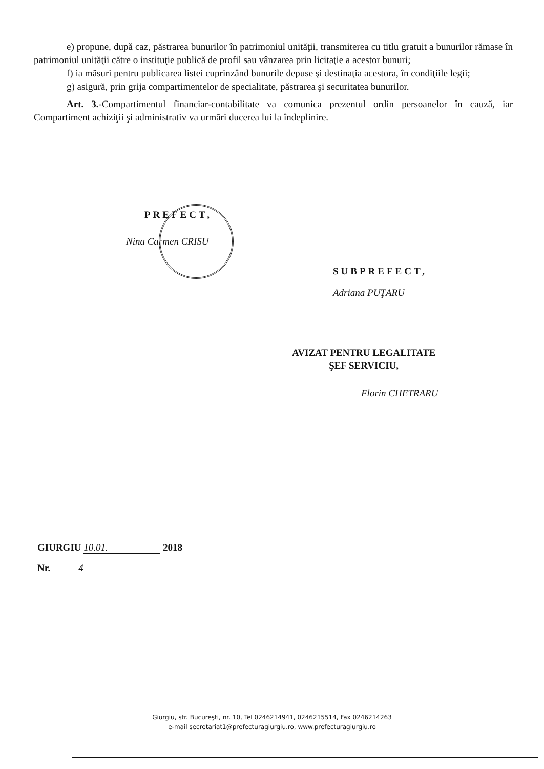e) propune, după caz, păstrarea bunurilor în patrimoniul unităţii, transmiterea cu titlu gratuit a bunurilor rămase în patrimoniul unităţii către o instituţie publică de profil sau vânzarea prin licitaţie a acestor bunuri;
f) ia măsuri pentru publicarea listei cuprinzând bunurile depuse şi destinaţia acestora, în condiţiile legii;
g) asigură, prin grija compartimentelor de specialitate, păstrarea şi securitatea bunurilor.
Art. 3.-Compartimentul financiar-contabilitate va comunica prezentul ordin persoanelor în cauză, iar Compartiment achiziţii şi administrativ va urmări ducerea lui la îndeplinire.
PREFECT,
Nina Carmen CRISU
SUBPREFECT,
Adriana PUŢARU
AVIZAT PENTRU LEGALITATE
ŞEF SERVICIU,
Florin CHETRARU
GIURGIU 10.01. 2018
Nr. 4
Giurgiu, str. Bucureşti, nr. 10, Tel 0246214941, 0246215514, Fax 0246214263
e-mail secretariat1@prefecturagiurgiu.ro, www.prefecturagiurgiu.ro